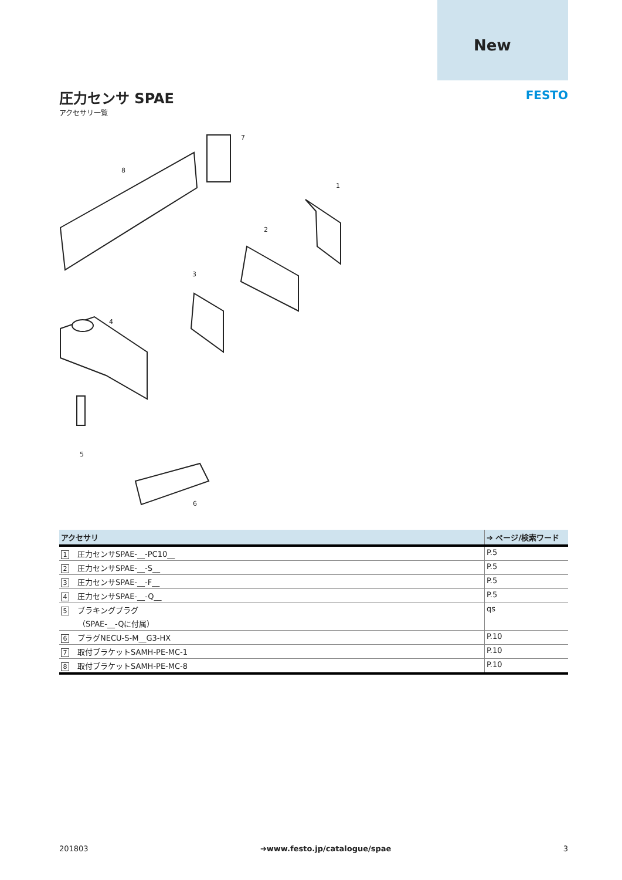New
圧力センサ SPAE
アクセサリ一覧
FESTO
7
8
1
2
3
4
5
6
| アクセサリ | ➔ ページ/検索ワード |
| --- | --- |
| 1 圧力センサSPAE-__-PC10__ | P.5 |
| 2 圧力センサSPAE-__-S__ | P.5 |
| 3 圧力センサSPAE-__-F__ | P.5 |
| 4 圧力センサSPAE-__-Q__ | P.5 |
| 5 ブラキングプラグ （SPAE-__-Qに付属） | qs |
| 6 プラグNECU-S-M__G3-HX | P.10 |
| 7 取付ブラケットSAMH-PE-MC-1 | P.10 |
| 8 取付ブラケットSAMH-PE-MC-8 | P.10 |
201803 ➔www.festo.jp/catalogue/spae 3